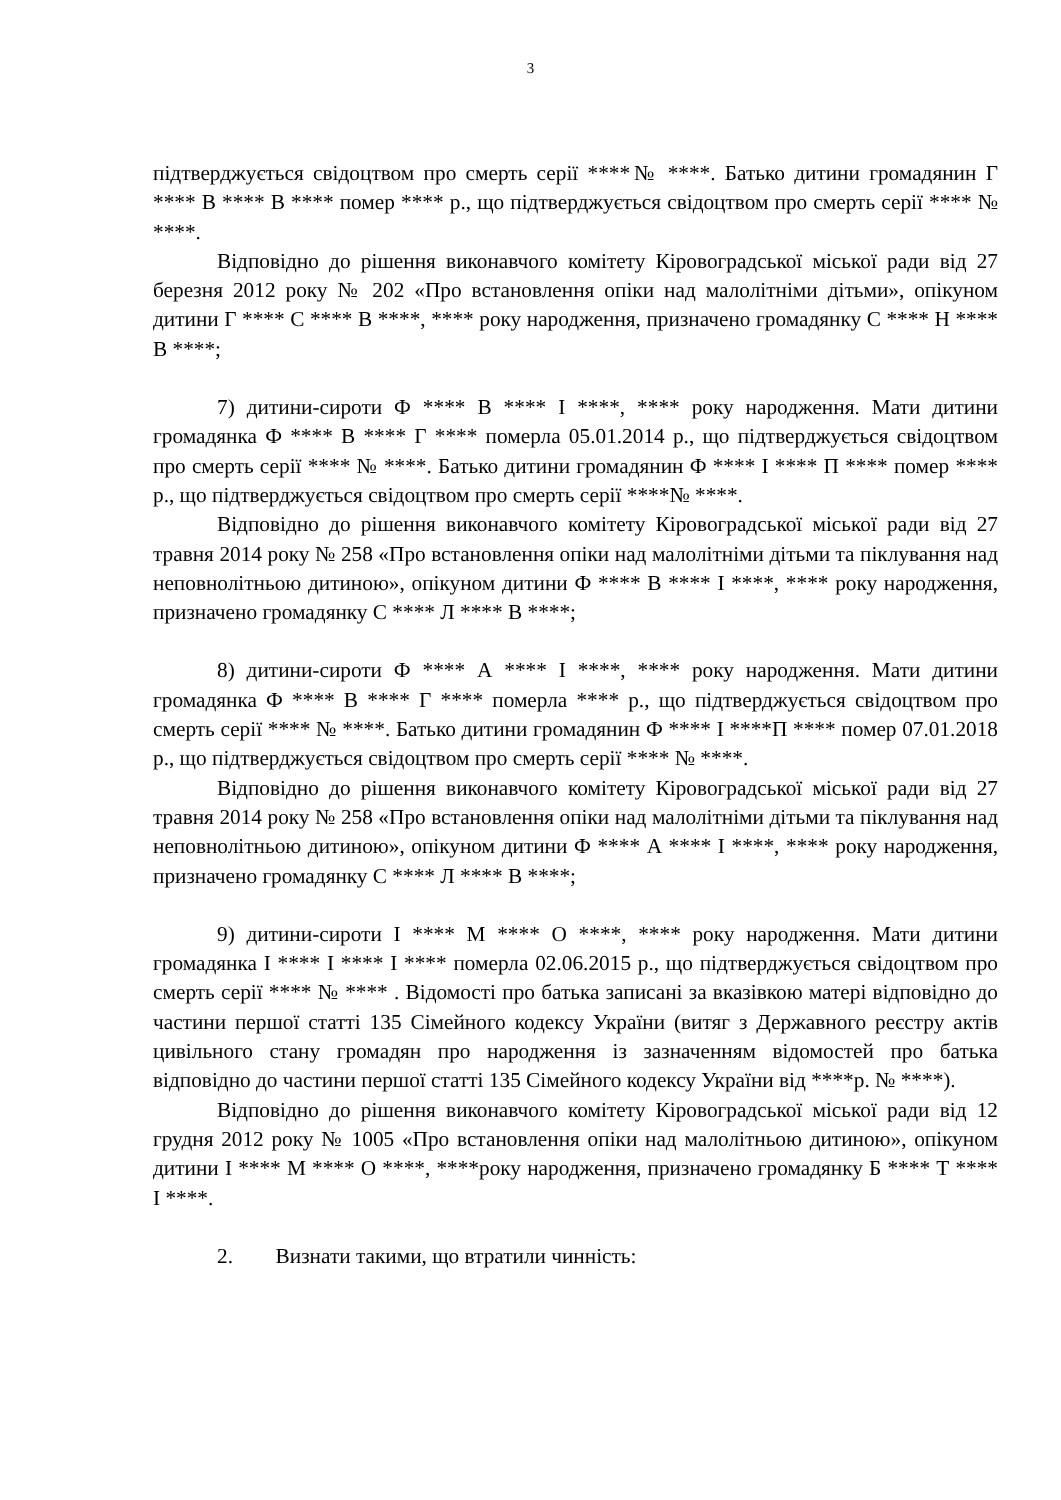3
підтверджується свідоцтвом про смерть серії ****№ ****. Батько дитини громадянин Г **** В **** В **** помер **** р., що підтверджується свідоцтвом про смерть серії **** № ****.
Відповідно до рішення виконавчого комітету Кіровоградської міської ради від 27 березня 2012 року № 202 «Про встановлення опіки над малолітніми дітьми», опікуном дитини Г **** С **** В ****, **** року народження, призначено громадянку С **** Н **** В ****;
7) дитини-сироти Ф **** В **** І ****, **** року народження. Мати дитини громадянка Ф **** В **** Г **** померла 05.01.2014 р., що підтверджується свідоцтвом про смерть серії **** № ****. Батько дитини громадянин Ф **** І **** П **** помер **** р., що підтверджується свідоцтвом про смерть серії ****№ ****.
Відповідно до рішення виконавчого комітету Кіровоградської міської ради від 27 травня 2014 року № 258 «Про встановлення опіки над малолітніми дітьми та піклування над неповнолітньою дитиною», опікуном дитини Ф **** В **** І ****, **** року народження, призначено громадянку С **** Л **** В ****;
8) дитини-сироти Ф **** А **** І ****, **** року народження. Мати дитини громадянка Ф **** В **** Г **** померла **** р., що підтверджується свідоцтвом про смерть серії **** № ****. Батько дитини громадянин Ф **** І ****П **** помер 07.01.2018 р., що підтверджується свідоцтвом про смерть серії **** № ****.
Відповідно до рішення виконавчого комітету Кіровоградської міської ради від 27 травня 2014 року № 258 «Про встановлення опіки над малолітніми дітьми та піклування над неповнолітньою дитиною», опікуном дитини Ф **** А **** І ****, **** року народження, призначено громадянку С **** Л **** В ****;
9) дитини-сироти І **** М **** О ****, **** року народження. Мати дитини громадянка І **** І **** І **** померла 02.06.2015 р., що підтверджується свідоцтвом про смерть серії **** № **** . Відомості про батька записані за вказівкою матері відповідно до частини першої статті 135 Сімейного кодексу України (витяг з Державного реєстру актів цивільного стану громадян про народження із зазначенням відомостей про батька відповідно до частини першої статті 135 Сімейного кодексу України від ****р. № ****).
Відповідно до рішення виконавчого комітету Кіровоградської міської ради від 12 грудня 2012 року № 1005 «Про встановлення опіки над малолітньою дитиною», опікуном дитини І **** М **** О ****, ****року народження, призначено громадянку Б **** Т **** І ****.
2. Визнати такими, що втратили чинність: